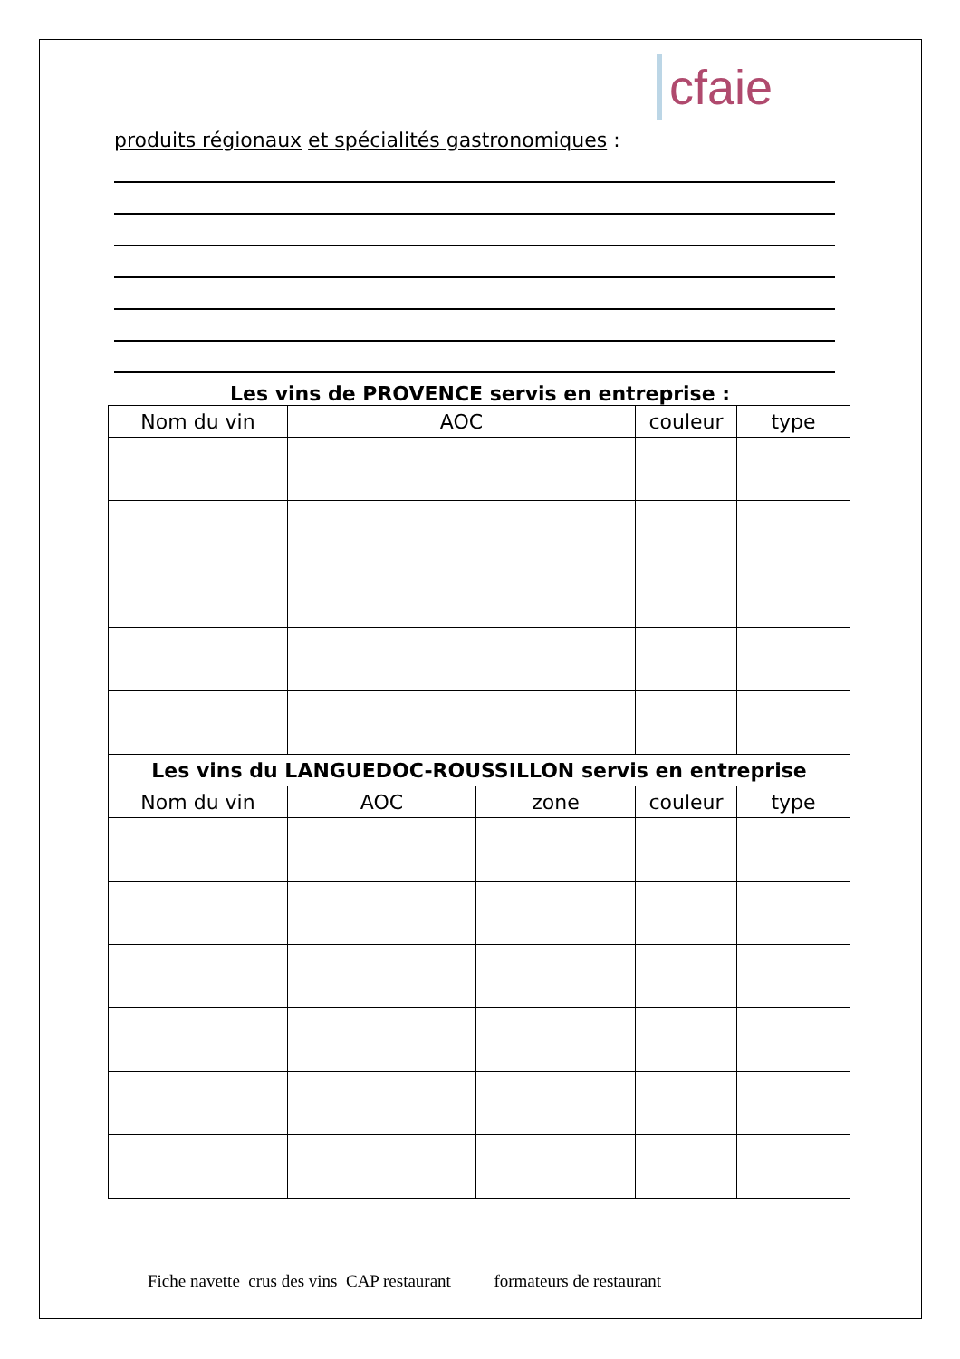cfaie
produits régionaux et spécialités gastronomiques :
Les vins de PROVENCE servis en entreprise :
| Nom du vin | AOC | | couleur | type |
| --- | --- | --- | --- | --- |
| Les vins du LANGUEDOC-ROUSSILLON servis en entreprise | | | | |
| Nom du vin | AOC | zone | couleur | type |
Fiche navette crus des vins CAP restaurant formateurs de restaurant